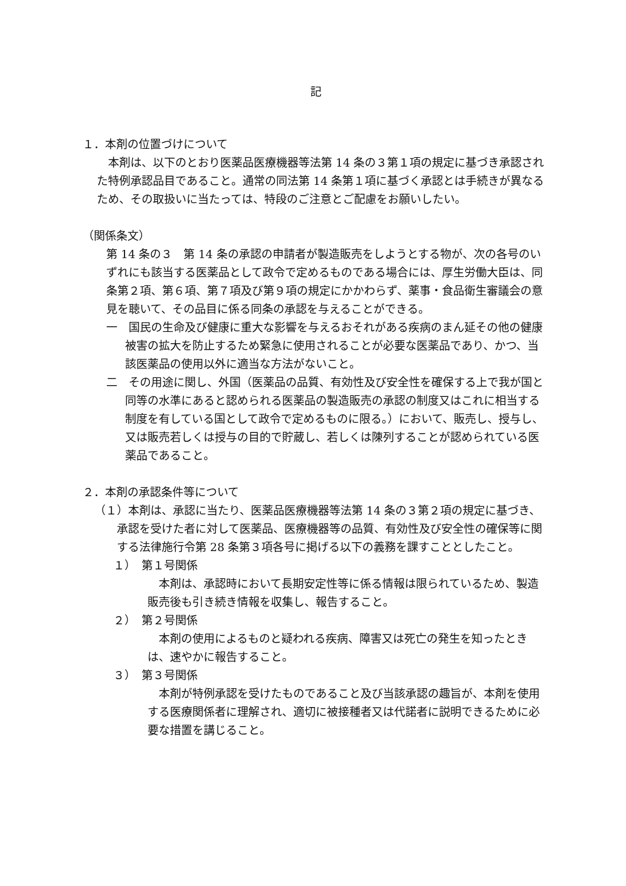記
１．本剤の位置づけについて
　本剤は、以下のとおり医薬品医療機器等法第 14 条の３第１項の規定に基づき承認された特例承認品目であること。通常の同法第 14 条第１項に基づく承認とは手続きが異なるため、その取扱いに当たっては、特段のご注意とご配慮をお願いしたい。
（関係条文）
第 14 条の３　第 14 条の承認の申請者が製造販売をしようとする物が、次の各号のいずれにも該当する医薬品として政令で定めるものである場合には、厚生労働大臣は、同条第２項、第６項、第７項及び第９項の規定にかかわらず、薬事・食品衛生審議会の意見を聴いて、その品目に係る同条の承認を与えることができる。
一　国民の生命及び健康に重大な影響を与えるおそれがある疾病のまん延その他の健康被害の拡大を防止するため緊急に使用されることが必要な医薬品であり、かつ、当該医薬品の使用以外に適当な方法がないこと。
二　その用途に関し、外国（医薬品の品質、有効性及び安全性を確保する上で我が国と同等の水準にあると認められる医薬品の製造販売の承認の制度又はこれに相当する制度を有している国として政令で定めるものに限る。）において、販売し、授与し、又は販売若しくは授与の目的で貯蔵し、若しくは陳列することが認められている医薬品であること。
２．本剤の承認条件等について
（１）本剤は、承認に当たり、医薬品医療機器等法第 14 条の３第２項の規定に基づき、承認を受けた者に対して医薬品、医療機器等の品質、有効性及び安全性の確保等に関する法律施行令第 28 条第３項各号に掲げる以下の義務を課すこととしたこと。
１）　第１号関係
　本剤は、承認時において長期安定性等に係る情報は限られているため、製造販売後も引き続き情報を収集し、報告すること。
２）　第２号関係
　本剤の使用によるものと疑われる疾病、障害又は死亡の発生を知ったときは、速やかに報告すること。
３）　第３号関係
　本剤が特例承認を受けたものであること及び当該承認の趣旨が、本剤を使用する医療関係者に理解され、適切に被接種者又は代諾者に説明できるために必要な措置を講じること。